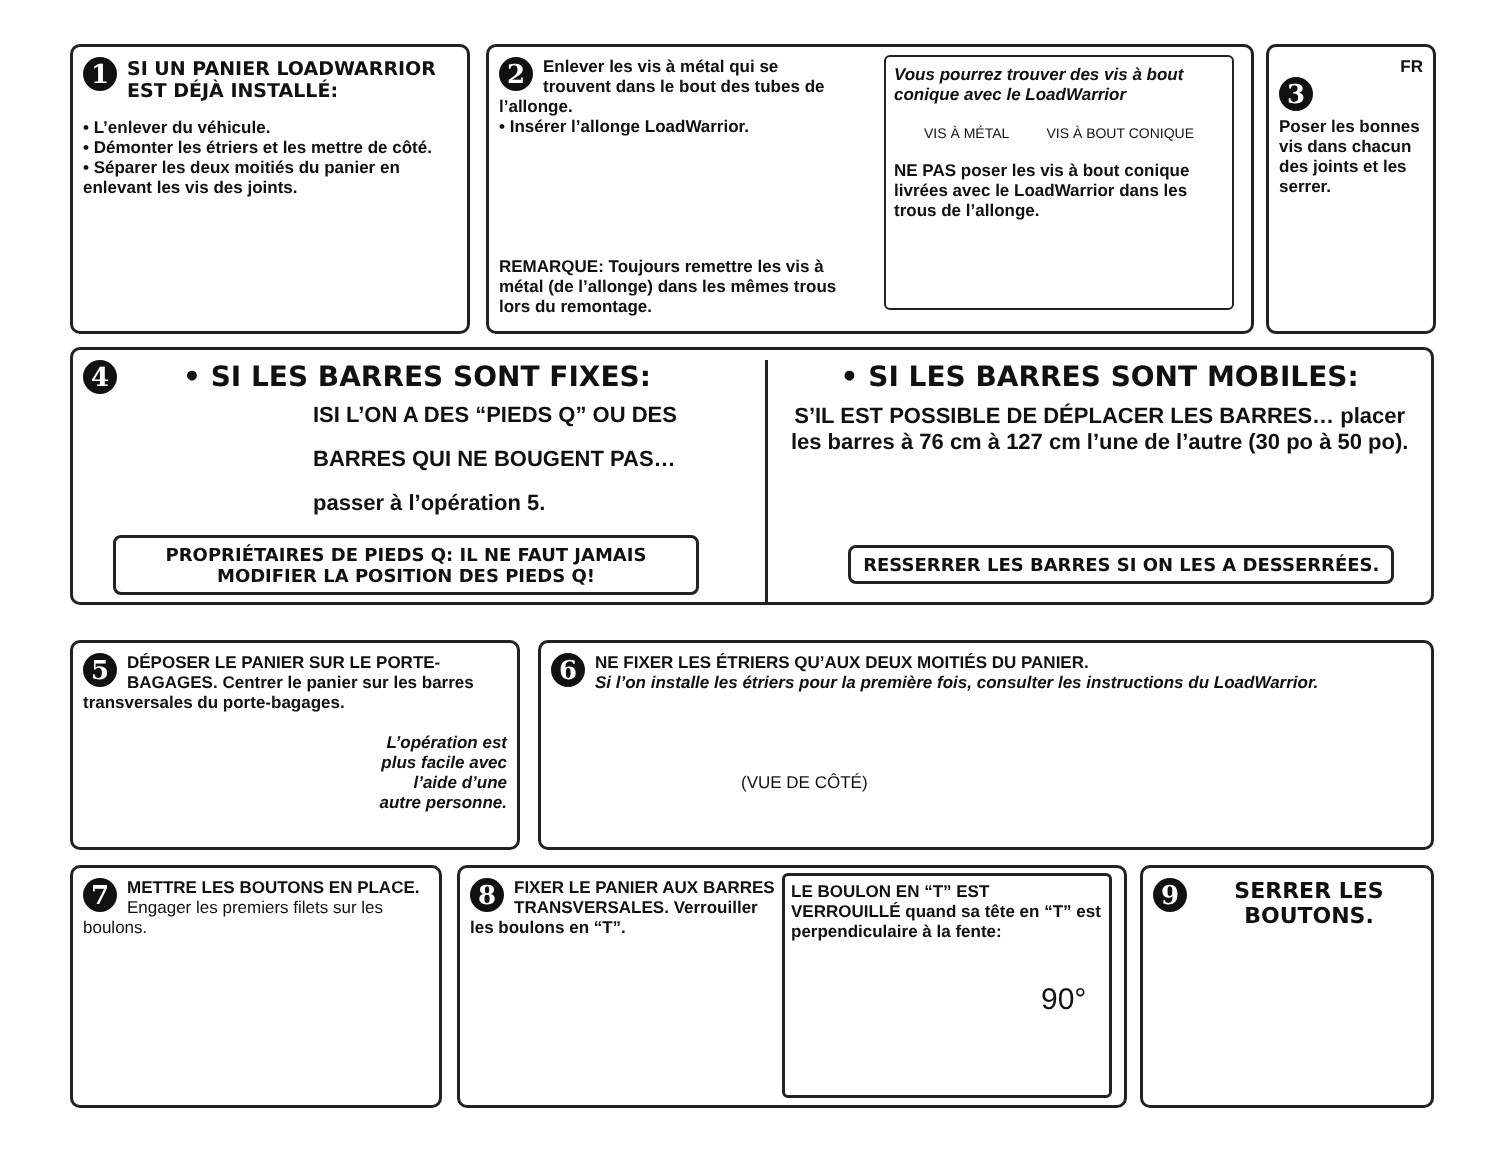1
SI UN PANIER LOADWARRIOR EST DÉJÀ INSTALLÉ:
• L’enlever du véhicule.
• Démonter les étriers et les mettre de côté.
• Séparer les deux moitiés du panier en enlevant les vis des joints.
2
Enlever les vis à métal qui se trouvent dans le bout des tubes de l’allonge.
• Insérer l’allonge LoadWarrior.
Vous pourrez trouver des vis à bout conique avec le LoadWarrior
VIS À MÉTAL VIS À BOUT CONIQUE
NE PAS poser les vis à bout conique livrées avec le LoadWarrior dans les trous de l’allonge.
REMARQUE: Toujours remettre les vis à métal (de l’allonge) dans les mêmes trous lors du remontage.
FR
3
Poser les bonnes vis dans chacun des joints et les serrer.
4
• SI LES BARRES SONT FIXES:
ISI L’ON A DES “PIEDS Q” OU DES
BARRES QUI NE BOUGENT PAS…
passer à l’opération 5.
PROPRIÉTAIRES DE PIEDS Q: IL NE FAUT JAMAIS MODIFIER LA POSITION DES PIEDS Q!
• SI LES BARRES SONT MOBILES:
S’IL EST POSSIBLE DE DÉPLACER LES BARRES… placer les barres à 76 cm à 127 cm l’une de l’autre (30 po à 50 po).
RESSERRER LES BARRES SI ON LES A DESSERRÉES.
5 DÉPOSER LE PANIER SUR LE PORTE-BAGAGES. Centrer le panier sur les barres transversales du porte-bagages.
L’opération est
plus facile avec
l’aide d’une
autre personne.
6 NE FIXER LES ÉTRIERS QU’AUX DEUX MOITIÉS DU PANIER.
Si l’on installe les étriers pour la première fois, consulter les instructions du LoadWarrior.
(VUE DE CÔTÉ)
7 METTRE LES BOUTONS EN PLACE. Engager les premiers filets sur les boulons.
8 FIXER LE PANIER AUX BARRES TRANSVERSALES. Verrouiller les boulons en “T”.
LE BOULON EN “T” EST VERROUILLÉ quand sa tête en “T” est perpendiculaire à la fente:
90°
9
SERRER LES BOUTONS.